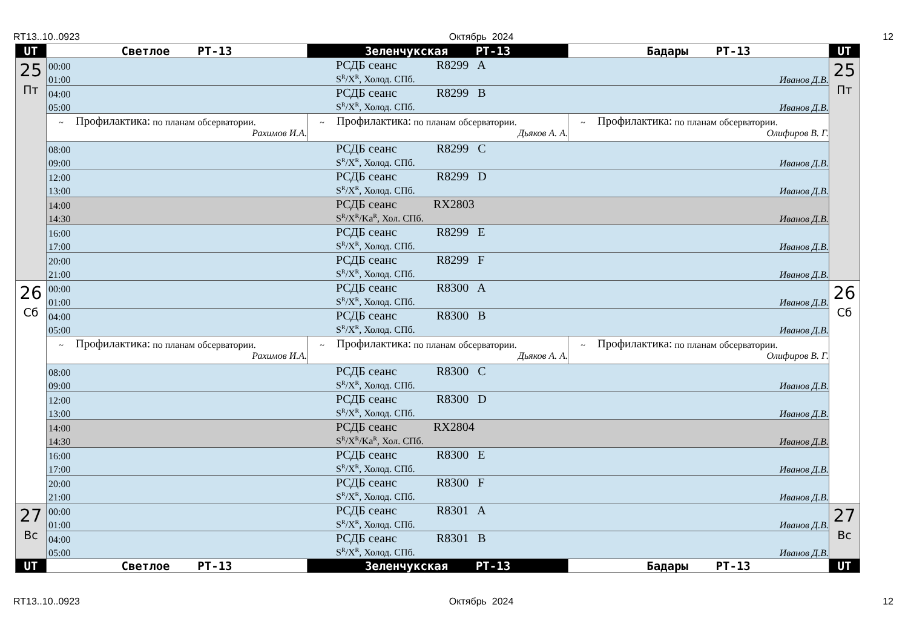RT13..10..0923 Октябрь 2024 12
| UT | Светлое РТ-13 | Зеленчукская РТ-13 | Бадары РТ-13 | UT |
| --- | --- | --- | --- | --- |
| 25 Пт | 00:00 РСДБ сеанс R8299 A 01:00 S<sup>R</sup>/X<sup>R</sup>, Холод. СПб. Иванов Д.В. | | | 25 Пт |
| | 04:00 РСДБ сеанс R8299 B 05:00 S<sup>R</sup>/X<sup>R</sup>, Холод. СПб. Иванов Д.В. | | | |
| | ~ Профилактика: по планам обсерватории. Рахимов И.А. | ~ Профилактика: по планам обсерватории. Дьяков А. А. | ~ Профилактика: по планам обсерватории. Олифиров В. Г. | |
| | 08:00 РСДБ сеанс R8299 C 09:00 S<sup>R</sup>/X<sup>R</sup>, Холод. СПб. Иванов Д.В. | | | |
| | 12:00 РСДБ сеанс R8299 D 13:00 S<sup>R</sup>/X<sup>R</sup>, Холод. СПб. Иванов Д.В. | | | |
| | 14:00 РСДБ сеанс RX2803 14:30 S<sup>R</sup>/X<sup>R</sup>/Ka<sup>R</sup>, Хол. СПб. Иванов Д.В. | | | |
| | 16:00 РСДБ сеанс R8299 E 17:00 S<sup>R</sup>/X<sup>R</sup>, Холод. СПб. Иванов Д.В. | | | |
| | 20:00 РСДБ сеанс R8299 F 21:00 S<sup>R</sup>/X<sup>R</sup>, Холод. СПб. Иванов Д.В. | | | |
| 26 Сб | 00:00 РСДБ сеанс R8300 A 01:00 S<sup>R</sup>/X<sup>R</sup>, Холод. СПб. Иванов Д.В. | | | 26 Сб |
| | 04:00 РСДБ сеанс R8300 B 05:00 S<sup>R</sup>/X<sup>R</sup>, Холод. СПб. Иванов Д.В. | | | |
| | ~ Профилактика: по планам обсерватории. Рахимов И.А. | ~ Профилактика: по планам обсерватории. Дьяков А. А. | ~ Профилактика: по планам обсерватории. Олифиров В. Г. | |
| | 08:00 РСДБ сеанс R8300 C 09:00 S<sup>R</sup>/X<sup>R</sup>, Холод. СПб. Иванов Д.В. | | | |
| | 12:00 РСДБ сеанс R8300 D 13:00 S<sup>R</sup>/X<sup>R</sup>, Холод. СПб. Иванов Д.В. | | | |
| | 14:00 РСДБ сеанс RX2804 14:30 S<sup>R</sup>/X<sup>R</sup>/Ka<sup>R</sup>, Хол. СПб. Иванов Д.В. | | | |
| | 16:00 РСДБ сеанс R8300 E 17:00 S<sup>R</sup>/X<sup>R</sup>, Холод. СПб. Иванов Д.В. | | | |
| | 20:00 РСДБ сеанс R8300 F 21:00 S<sup>R</sup>/X<sup>R</sup>, Холод. СПб. Иванов Д.В. | | | |
| 27 Вс | 00:00 РСДБ сеанс R8301 A 01:00 S<sup>R</sup>/X<sup>R</sup>, Холод. СПб. Иванов Д.В. | | | 27 Вс |
| | 04:00 РСДБ сеанс R8301 B 05:00 S<sup>R</sup>/X<sup>R</sup>, Холод. СПб. Иванов Д.В. | | | |
| UT | Светлое РТ-13 | Зеленчукская РТ-13 | Бадары РТ-13 | UT |
RT13..10..0923 Октябрь 2024 12